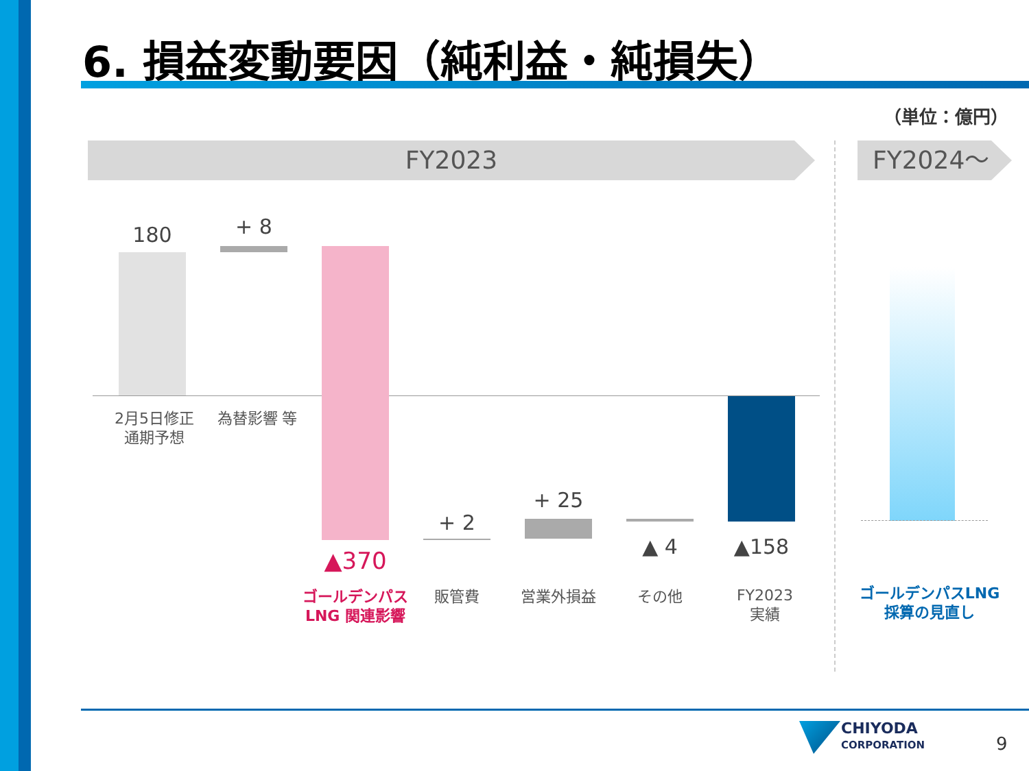6. 損益変動要因（純利益・純損失）
（単位：億円）
FY2023 FY2024～
180 + 8
▲370
+ 2
+ 25
▲ 4 ▲158
2月5日修正
通期予想
為替影響 等
ゴールデンパス
LNG 関連影響
販管費 営業外損益 その他
FY2023
実績
ゴールデンパスLNG
採算の見直し
CHIYODA
CORPORATION
9